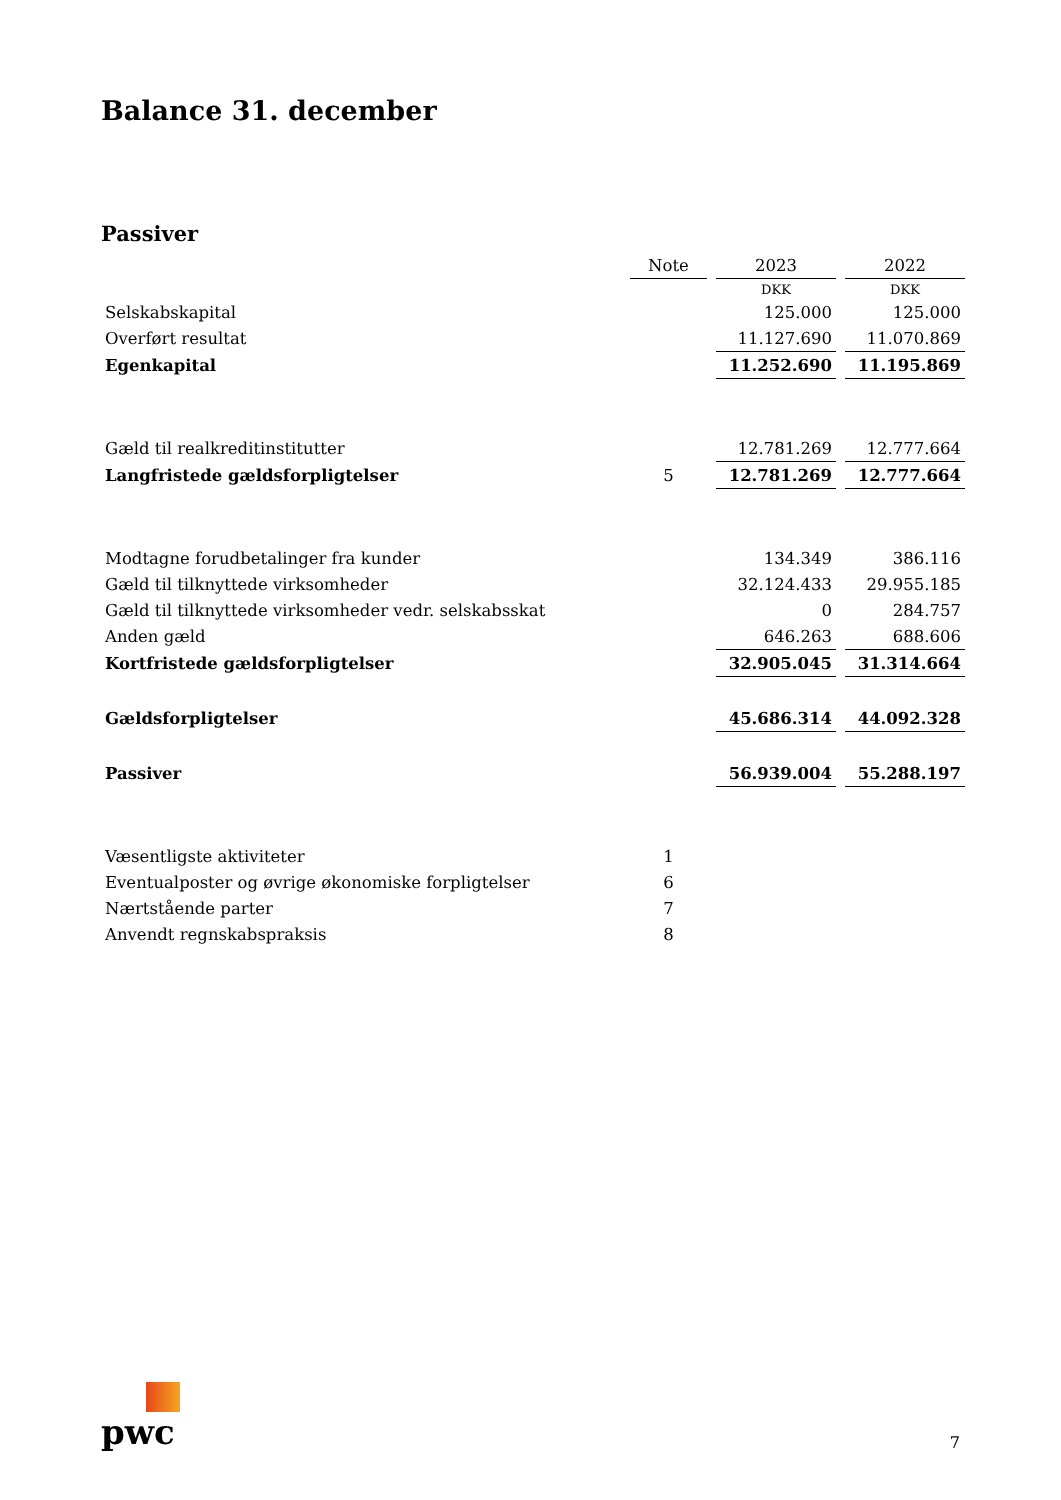Balance 31. december
Passiver
| | Note | 2023 | 2022 |
| | | DKK | DKK |
| Selskabskapital | | 125.000 | 125.000 |
| Overført resultat | | 11.127.690 | 11.070.869 |
| Egenkapital | | 11.252.690 | 11.195.869 |
| Gæld til realkreditinstitutter | | 12.781.269 | 12.777.664 |
| Langfristede gældsforpligtelser | 5 | 12.781.269 | 12.777.664 |
| Modtagne forudbetalinger fra kunder | | 134.349 | 386.116 |
| Gæld til tilknyttede virksomheder | | 32.124.433 | 29.955.185 |
| Gæld til tilknyttede virksomheder vedr. selskabsskat | | 0 | 284.757 |
| Anden gæld | | 646.263 | 688.606 |
| Kortfristede gældsforpligtelser | | 32.905.045 | 31.314.664 |
| Gældsforpligtelser | | 45.686.314 | 44.092.328 |
| Passiver | | 56.939.004 | 55.288.197 |
| Væsentligste aktiviteter | 1 | | |
| Eventualposter og øvrige økonomiske forpligtelser | 6 | | |
| Nærtstående parter | 7 | | |
| Anvendt regnskabspraksis | 8 | | |
pwc
7